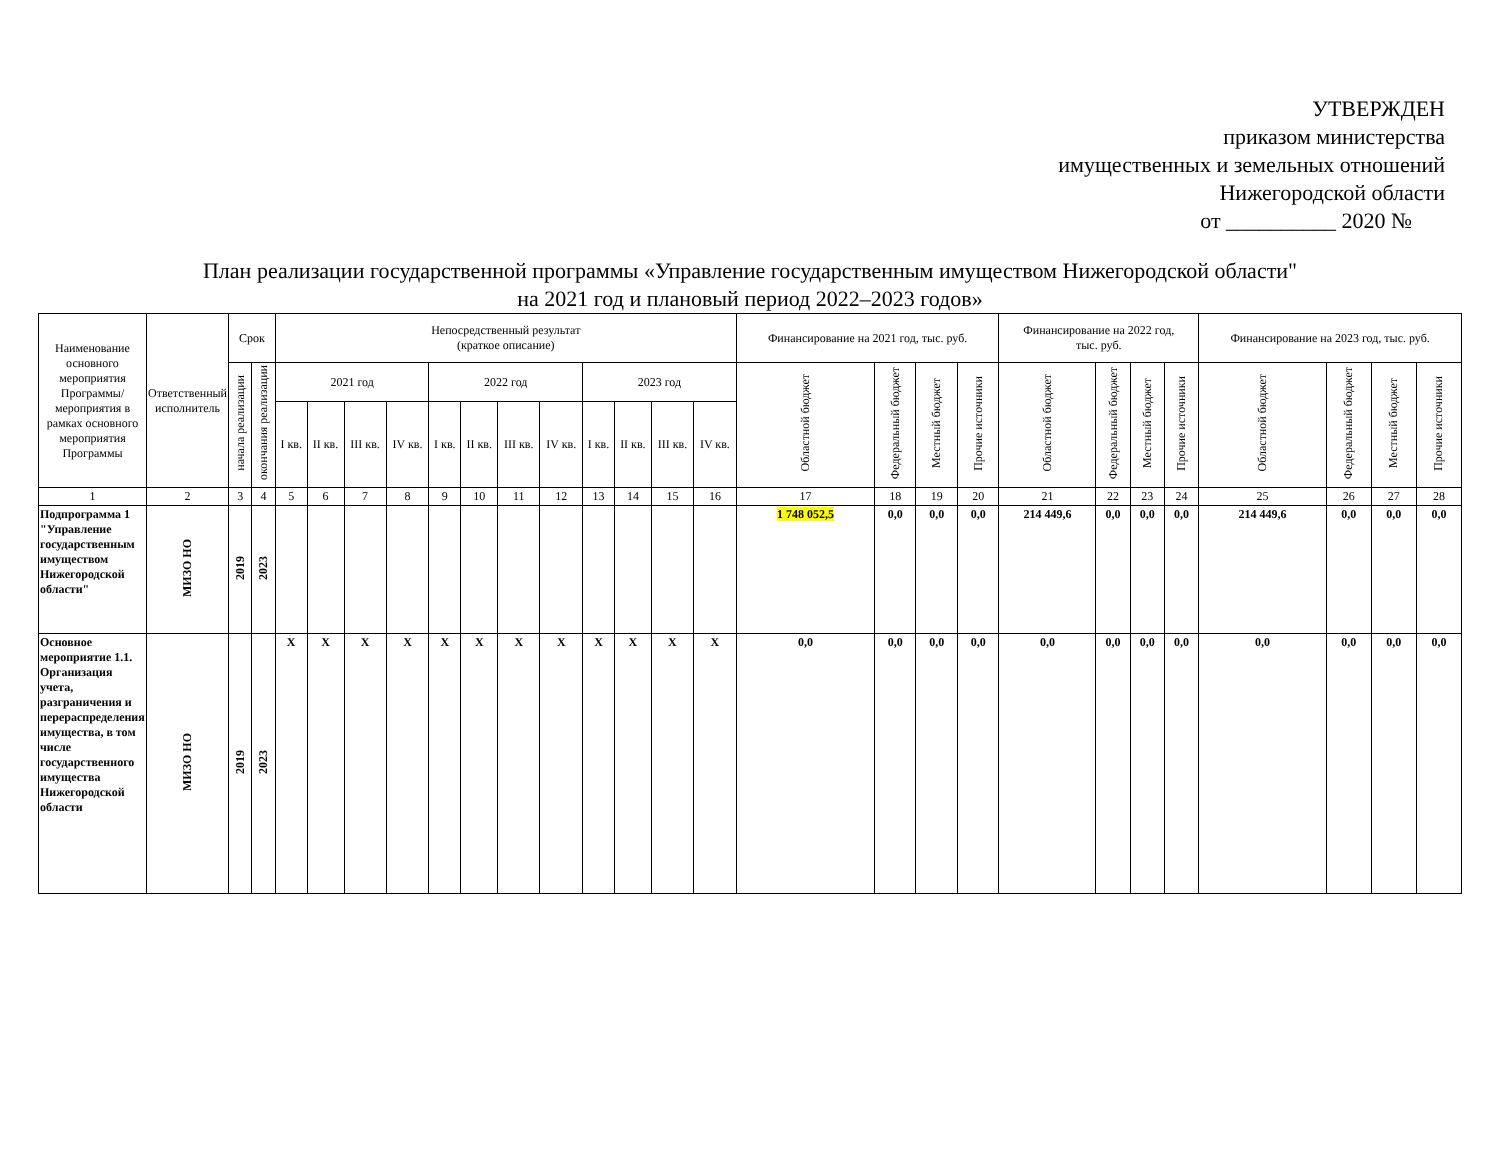УТВЕРЖДЕН
приказом министерства
имущественных и земельных отношений
Нижегородской области
от __________ 2020 №
План реализации государственной программы «Управление государственным имуществом Нижегородской области"
на 2021 год и плановый период 2022–2023 годов»
| Наименование основного мероприятия Программы/ мероприятия в рамках основного мероприятия Программы | Ответственный исполнитель | Срок | | Непосредственный результат (краткое описание) | | | | | | | | | | | | Финансирование на 2021 год, тыс. руб. | | | | Финансирование на 2022 год, тыс. руб. | | | | Финансирование на 2023 год, тыс. руб. | | | |
| --- | --- | --- | --- | --- | --- | --- | --- | --- | --- | --- | --- | --- | --- | --- | --- | --- | --- | --- | --- | --- | --- | --- | --- | --- | --- | --- | --- |
| | | начала реализации | окончания реализации | 2021 год | | | | 2022 год | | | | 2023 год | | | | Областной бюджет | Федеральный бюджет | Местный бюджет | Прочие источники | Областной бюджет | Федеральный бюджет | Местный бюджет | Прочие источники | Областной бюджет | Федеральный бюджет | Местный бюджет | Прочие источники |
| | | | | I кв. | II кв. | III кв. | IV кв. | I кв. | II кв. | III кв. | IV кв. | I кв. | II кв. | III кв. | IV кв. | | | | | | | | | | | | |
| 1 | 2 | 3 | 4 | 5 | 6 | 7 | 8 | 9 | 10 | 11 | 12 | 13 | 14 | 15 | 16 | 17 | 18 | 19 | 20 | 21 | 22 | 23 | 24 | 25 | 26 | 27 | 28 |
| Подпрограмма 1 "Управление государственным имуществом Нижегородской области" | МИЗО НО | 2019 | 2023 | | | | | | | | | | | | | 1 748 052,5 | 0,0 | 0,0 | 0,0 | 214 449,6 | 0,0 | 0,0 | 0,0 | 214 449,6 | 0,0 | 0,0 | 0,0 |
| Основное мероприятие 1.1. Организация учета, разграничения и перераспределения имущества, в том числе государственного имущества Нижегородской области | МИЗО НО | 2019 | 2023 | X | X | X | X | X | X | X | X | X | X | X | X | 0,0 | 0,0 | 0,0 | 0,0 | 0,0 | 0,0 | 0,0 | 0,0 | 0,0 | 0,0 | 0,0 | 0,0 |